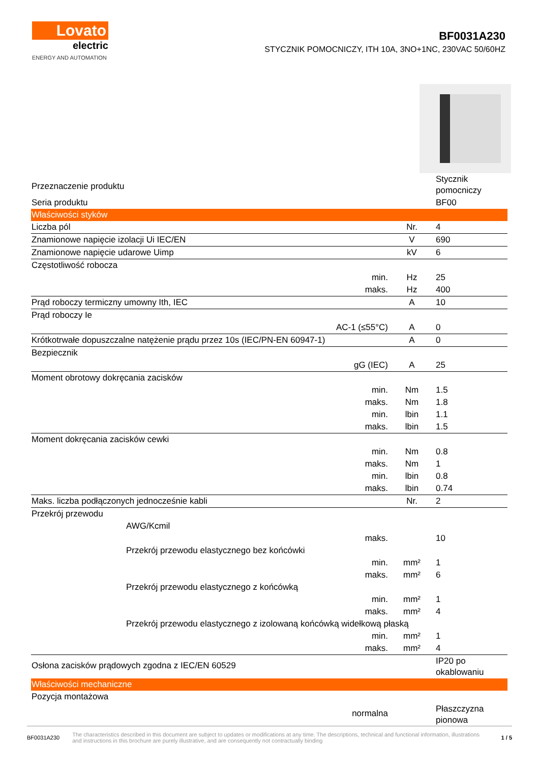Lovato
electric
ENERGY AND AUTOMATION
BF0031A230
STYCZNIK POMOCNICZY, ITH 10A, 3NO+1NC, 230VAC 50/60HZ
| Przeznaczenie produktu | | | Stycznik pomocniczy |
| Seria produktu | | | BF00 |
| Właściwości styków | | | |
| Liczba pól | | Nr. | 4 |
| Znamionowe napięcie izolacji Ui IEC/EN | | V | 690 |
| Znamionowe napięcie udarowe Uimp | | kV | 6 |
| Częstotliwość robocza | | | |
| | min. | Hz | 25 |
| | maks. | Hz | 400 |
| Prąd roboczy termiczny umowny Ith, IEC | | A | 10 |
| Prąd roboczy Ie | | | |
| | AC-1 (≤55°C) | A | 0 |
| Krótkotrwałe dopuszczalne natężenie prądu przez 10s (IEC/PN-EN 60947-1) | | A | 0 |
| Bezpiecznik | | | |
| | gG (IEC) | A | 25 |
| Moment obrotowy dokręcania zacisków | | | |
| | min. | Nm | 1.5 |
| | maks. | Nm | 1.8 |
| | min. | lbin | 1.1 |
| | maks. | lbin | 1.5 |
| Moment dokręcania zacisków cewki | | | |
| | min. | Nm | 0.8 |
| | maks. | Nm | 1 |
| | min. | lbin | 0.8 |
| | maks. | lbin | 0.74 |
| Maks. liczba podłączonych jednocześnie kabli | | Nr. | 2 |
| Przekrój przewodu | | | |
| AWG/Kcmil | | | |
| | maks. | | 10 |
| Przekrój przewodu elastycznego bez końcówki | | | |
| | min. | mm² | 1 |
| | maks. | mm² | 6 |
| Przekrój przewodu elastycznego z końcówką | | | |
| | min. | mm² | 1 |
| | maks. | mm² | 4 |
| Przekrój przewodu elastycznego z izolowaną końcówką widełkową płaską | | | |
| | min. | mm² | 1 |
| | maks. | mm² | 4 |
| Osłona zacisków prądowych zgodna z IEC/EN 60529 | | | IP20 po okablowaniu |
| Właściwości mechaniczne | | | |
| Pozycja montażowa | | | |
| | normalna | | Płaszczyzna pionowa |
BF0031A230 The characteristics described in this document are subject to updates or modifications at any time. The descriptions, technical and functional information, illustrations and instructions in this brochure are purely illustrative, and are consequently not contractually binding 1 / 5